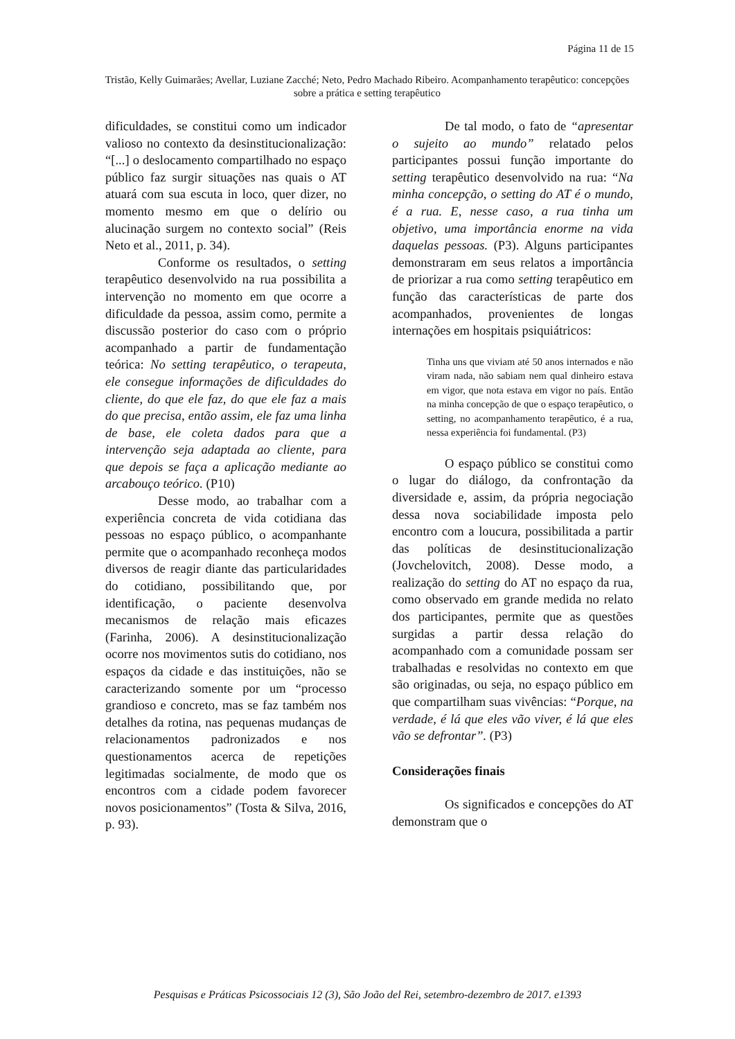Página 11 de 15
Tristão, Kelly Guimarães; Avellar, Luziane Zacché; Neto, Pedro Machado Ribeiro. Acompanhamento terapêutico: concepções sobre a prática e setting terapêutico
dificuldades, se constitui como um indicador valioso no contexto da desinstitucionalização: “[...] o deslocamento compartilhado no espaço público faz surgir situações nas quais o AT atuará com sua escuta in loco, quer dizer, no momento mesmo em que o delírio ou alucinação surgem no contexto social” (Reis Neto et al., 2011, p. 34).
Conforme os resultados, o setting terapêutico desenvolvido na rua possibilita a intervenção no momento em que ocorre a dificuldade da pessoa, assim como, permite a discussão posterior do caso com o próprio acompanhado a partir de fundamentação teórica: No setting terapêutico, o terapeuta, ele consegue informações de dificuldades do cliente, do que ele faz, do que ele faz a mais do que precisa, então assim, ele faz uma linha de base, ele coleta dados para que a intervenção seja adaptada ao cliente, para que depois se faça a aplicação mediante ao arcabouço teórico. (P10)
Desse modo, ao trabalhar com a experiência concreta de vida cotidiana das pessoas no espaço público, o acompanhante permite que o acompanhado reconheça modos diversos de reagir diante das particularidades do cotidiano, possibilitando que, por identificação, o paciente desenvolva mecanismos de relação mais eficazes (Farinha, 2006). A desinstitucionalização ocorre nos movimentos sutis do cotidiano, nos espaços da cidade e das instituições, não se caracterizando somente por um “processo grandioso e concreto, mas se faz também nos detalhes da rotina, nas pequenas mudanças de relacionamentos padronizados e nos questionamentos acerca de repetições legitimadas socialmente, de modo que os encontros com a cidade podem favorecer novos posicionamentos” (Tosta & Silva, 2016, p. 93).
De tal modo, o fato de “apresentar o sujeito ao mundo” relatado pelos participantes possui função importante do setting terapêutico desenvolvido na rua: “Na minha concepção, o setting do AT é o mundo, é a rua. E, nesse caso, a rua tinha um objetivo, uma importância enorme na vida daquelas pessoas. (P3). Alguns participantes demonstraram em seus relatos a importância de priorizar a rua como setting terapêutico em função das características de parte dos acompanhados, provenientes de longas internações em hospitais psiquiátricos:
Tinha uns que viviam até 50 anos internados e não viram nada, não sabiam nem qual dinheiro estava em vigor, que nota estava em vigor no país. Então na minha concepção de que o espaço terapêutico, o setting, no acompanhamento terapêutico, é a rua, nessa experiência foi fundamental. (P3)
O espaço público se constitui como o lugar do diálogo, da confrontação da diversidade e, assim, da própria negociação dessa nova sociabilidade imposta pelo encontro com a loucura, possibilitada a partir das políticas de desinstitucionalização (Jovchelovitch, 2008). Desse modo, a realização do setting do AT no espaço da rua, como observado em grande medida no relato dos participantes, permite que as questões surgidas a partir dessa relação do acompanhado com a comunidade possam ser trabalhadas e resolvidas no contexto em que são originadas, ou seja, no espaço público em que compartilham suas vivências: “Porque, na verdade, é lá que eles vão viver, é lá que eles vão se defrontar”. (P3)
Considerações finais
Os significados e concepções do AT demonstram que o
Pesquisas e Práticas Psicossociais 12 (3), São João del Rei, setembro-dezembro de 2017. e1393